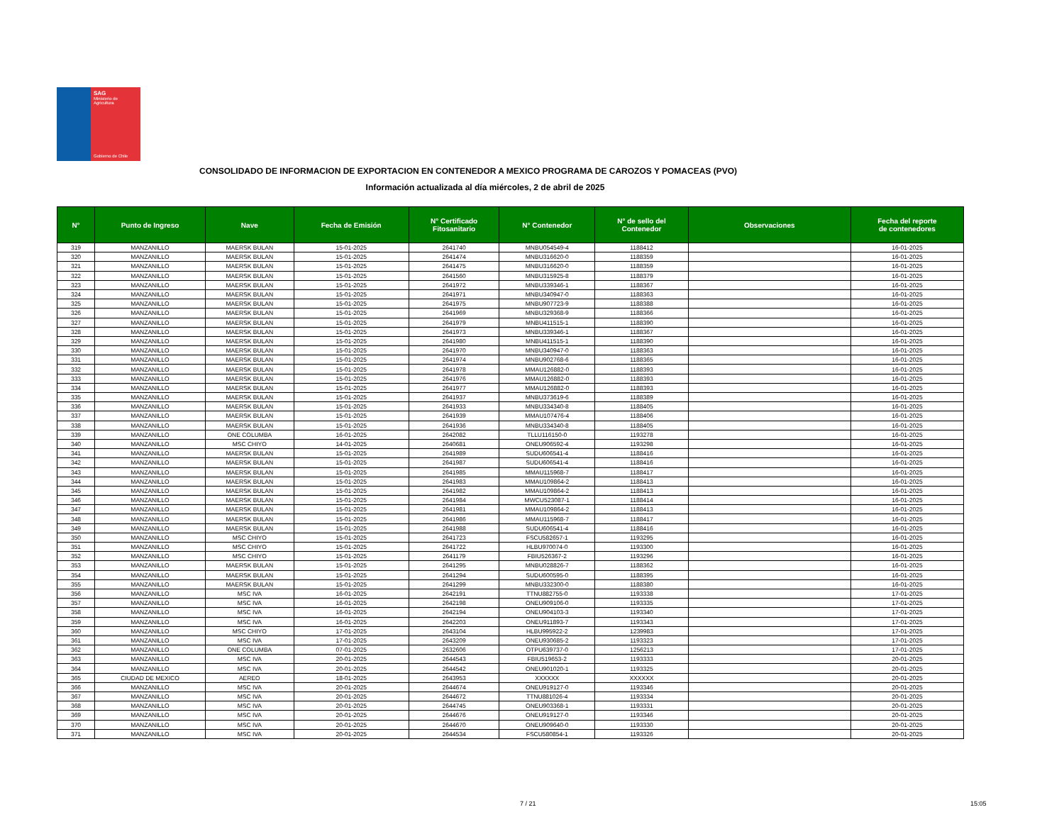SAG
Ministerio de
Agricultura
Gobierno de Chile
CONSOLIDADO DE INFORMACION DE EXPORTACION EN CONTENEDOR A MEXICO PROGRAMA DE CAROZOS Y POMACEAS (PVO)
Información actualizada al día miércoles, 2 de abril de 2025
| N° | Punto de Ingreso | Nave | Fecha de Emisión | N° Certificado Fitosanitario | N° Contenedor | N° de sello del Contenedor | Observaciones | Fecha del reporte de contenedores |
| --- | --- | --- | --- | --- | --- | --- | --- | --- |
| 319 | MANZANILLO | MAERSK BULAN | 15-01-2025 | 2641740 | MNBU054549-4 | 1188412 | | 16-01-2025 |
| 320 | MANZANILLO | MAERSK BULAN | 15-01-2025 | 2641474 | MNBU316620-0 | 1188359 | | 16-01-2025 |
| 321 | MANZANILLO | MAERSK BULAN | 15-01-2025 | 2641475 | MNBU316620-0 | 1188359 | | 16-01-2025 |
| 322 | MANZANILLO | MAERSK BULAN | 15-01-2025 | 2641560 | MNBU315925-8 | 1188379 | | 16-01-2025 |
| 323 | MANZANILLO | MAERSK BULAN | 15-01-2025 | 2641972 | MNBU339346-1 | 1188367 | | 16-01-2025 |
| 324 | MANZANILLO | MAERSK BULAN | 15-01-2025 | 2641971 | MNBU340947-0 | 1188363 | | 16-01-2025 |
| 325 | MANZANILLO | MAERSK BULAN | 15-01-2025 | 2641975 | MNBU907723-9 | 1188388 | | 16-01-2025 |
| 326 | MANZANILLO | MAERSK BULAN | 15-01-2025 | 2641969 | MNBU329368-9 | 1188366 | | 16-01-2025 |
| 327 | MANZANILLO | MAERSK BULAN | 15-01-2025 | 2641979 | MNBU411515-1 | 1188390 | | 16-01-2025 |
| 328 | MANZANILLO | MAERSK BULAN | 15-01-2025 | 2641973 | MNBU339346-1 | 1188367 | | 16-01-2025 |
| 329 | MANZANILLO | MAERSK BULAN | 15-01-2025 | 2641980 | MNBU411515-1 | 1188390 | | 16-01-2025 |
| 330 | MANZANILLO | MAERSK BULAN | 15-01-2025 | 2641970 | MNBU340947-0 | 1188363 | | 16-01-2025 |
| 331 | MANZANILLO | MAERSK BULAN | 15-01-2025 | 2641974 | MNBU902768-6 | 1188365 | | 16-01-2025 |
| 332 | MANZANILLO | MAERSK BULAN | 15-01-2025 | 2641978 | MMAU126882-0 | 1188393 | | 16-01-2025 |
| 333 | MANZANILLO | MAERSK BULAN | 15-01-2025 | 2641976 | MMAU126882-0 | 1188393 | | 16-01-2025 |
| 334 | MANZANILLO | MAERSK BULAN | 15-01-2025 | 2641977 | MMAU126882-0 | 1188393 | | 16-01-2025 |
| 335 | MANZANILLO | MAERSK BULAN | 15-01-2025 | 2641937 | MNBU373619-6 | 1188389 | | 16-01-2025 |
| 336 | MANZANILLO | MAERSK BULAN | 15-01-2025 | 2641933 | MNBU334340-8 | 1188405 | | 16-01-2025 |
| 337 | MANZANILLO | MAERSK BULAN | 15-01-2025 | 2641939 | MMAU107476-4 | 1188406 | | 16-01-2025 |
| 338 | MANZANILLO | MAERSK BULAN | 15-01-2025 | 2641936 | MNBU334340-8 | 1188405 | | 16-01-2025 |
| 339 | MANZANILLO | ONE COLUMBA | 16-01-2025 | 2642082 | TLLU116150-0 | 1193278 | | 16-01-2025 |
| 340 | MANZANILLO | MSC CHIYO | 14-01-2025 | 2640681 | ONEU906592-4 | 1193298 | | 16-01-2025 |
| 341 | MANZANILLO | MAERSK BULAN | 15-01-2025 | 2641989 | SUDU606541-4 | 1188416 | | 16-01-2025 |
| 342 | MANZANILLO | MAERSK BULAN | 15-01-2025 | 2641987 | SUDU606541-4 | 1188416 | | 16-01-2025 |
| 343 | MANZANILLO | MAERSK BULAN | 15-01-2025 | 2641985 | MMAU115968-7 | 1188417 | | 16-01-2025 |
| 344 | MANZANILLO | MAERSK BULAN | 15-01-2025 | 2641983 | MMAU109864-2 | 1188413 | | 16-01-2025 |
| 345 | MANZANILLO | MAERSK BULAN | 15-01-2025 | 2641982 | MMAU109864-2 | 1188413 | | 16-01-2025 |
| 346 | MANZANILLO | MAERSK BULAN | 15-01-2025 | 2641984 | MWCU523087-1 | 1188414 | | 16-01-2025 |
| 347 | MANZANILLO | MAERSK BULAN | 15-01-2025 | 2641981 | MMAU109864-2 | 1188413 | | 16-01-2025 |
| 348 | MANZANILLO | MAERSK BULAN | 15-01-2025 | 2641986 | MMAU115968-7 | 1188417 | | 16-01-2025 |
| 349 | MANZANILLO | MAERSK BULAN | 15-01-2025 | 2641988 | SUDU606541-4 | 1188416 | | 16-01-2025 |
| 350 | MANZANILLO | MSC CHIYO | 15-01-2025 | 2641723 | FSCU582657-1 | 1193295 | | 16-01-2025 |
| 351 | MANZANILLO | MSC CHIYO | 15-01-2025 | 2641722 | HLBU970074-0 | 1193300 | | 16-01-2025 |
| 352 | MANZANILLO | MSC CHIYO | 15-01-2025 | 2641179 | FBIU526367-2 | 1193296 | | 16-01-2025 |
| 353 | MANZANILLO | MAERSK BULAN | 15-01-2025 | 2641295 | MNBU028826-7 | 1188362 | | 16-01-2025 |
| 354 | MANZANILLO | MAERSK BULAN | 15-01-2025 | 2641294 | SUDU600595-0 | 1188395 | | 16-01-2025 |
| 355 | MANZANILLO | MAERSK BULAN | 15-01-2025 | 2641299 | MNBU332300-0 | 1188380 | | 16-01-2025 |
| 356 | MANZANILLO | MSC IVA | 16-01-2025 | 2642191 | TTNU882755-0 | 1193338 | | 17-01-2025 |
| 357 | MANZANILLO | MSC IVA | 16-01-2025 | 2642198 | ONEU909106-0 | 1193335 | | 17-01-2025 |
| 358 | MANZANILLO | MSC IVA | 16-01-2025 | 2642194 | ONEU904103-3 | 1193340 | | 17-01-2025 |
| 359 | MANZANILLO | MSC IVA | 16-01-2025 | 2642203 | ONEU911893-7 | 1193343 | | 17-01-2025 |
| 360 | MANZANILLO | MSC CHIYO | 17-01-2025 | 2643104 | HLBU995922-2 | 1239983 | | 17-01-2025 |
| 361 | MANZANILLO | MSC IVA | 17-01-2025 | 2643209 | ONEU930685-2 | 1193323 | | 17-01-2025 |
| 362 | MANZANILLO | ONE COLUMBA | 07-01-2025 | 2632606 | OTPU639737-0 | 1256213 | | 17-01-2025 |
| 363 | MANZANILLO | MSC IVA | 20-01-2025 | 2644543 | FBIU519653-2 | 1193333 | | 20-01-2025 |
| 364 | MANZANILLO | MSC IVA | 20-01-2025 | 2644542 | ONEU901020-1 | 1193325 | | 20-01-2025 |
| 365 | CIUDAD DE MEXICO | AEREO | 18-01-2025 | 2643953 | XXXXXX | XXXXXX | | 20-01-2025 |
| 366 | MANZANILLO | MSC IVA | 20-01-2025 | 2644674 | ONEU919127-0 | 1193346 | | 20-01-2025 |
| 367 | MANZANILLO | MSC IVA | 20-01-2025 | 2644672 | TTNU881026-4 | 1193334 | | 20-01-2025 |
| 368 | MANZANILLO | MSC IVA | 20-01-2025 | 2644745 | ONEU903368-1 | 1193331 | | 20-01-2025 |
| 369 | MANZANILLO | MSC IVA | 20-01-2025 | 2644676 | ONEU919127-0 | 1193346 | | 20-01-2025 |
| 370 | MANZANILLO | MSC IVA | 20-01-2025 | 2644670 | ONEU909640-0 | 1193330 | | 20-01-2025 |
| 371 | MANZANILLO | MSC IVA | 20-01-2025 | 2644534 | FSCU580854-1 | 1193326 | | 20-01-2025 |
7 / 21 15:05